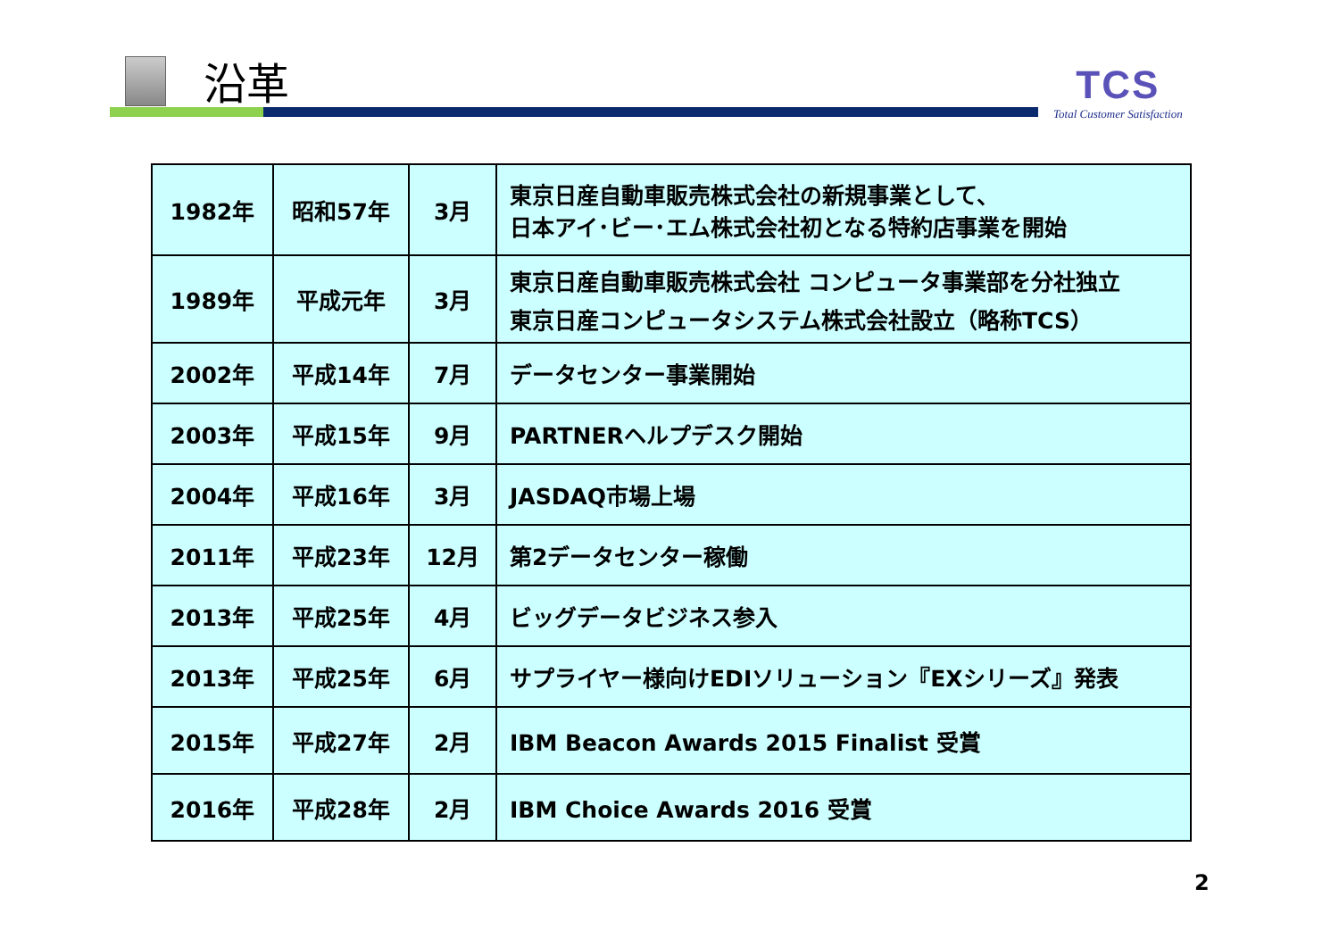沿革
TCS
Total Customer Satisfaction
| 1982年 | 昭和57年 | 3月 | 東京日産自動車販売株式会社の新規事業として、 日本アイ･ビー･エム株式会社初となる特約店事業を開始 |
| 1989年 | 平成元年 | 3月 | 東京日産自動車販売株式会社 コンピュータ事業部を分社独立 東京日産コンピュータシステム株式会社設立（略称TCS） |
| 2002年 | 平成14年 | 7月 | データセンター事業開始 |
| 2003年 | 平成15年 | 9月 | PARTNERヘルプデスク開始 |
| 2004年 | 平成16年 | 3月 | JASDAQ市場上場 |
| 2011年 | 平成23年 | 12月 | 第2データセンター稼働 |
| 2013年 | 平成25年 | 4月 | ビッグデータビジネス参入 |
| 2013年 | 平成25年 | 6月 | サプライヤー様向けEDIソリューション『EXシリーズ』発表 |
| 2015年 | 平成27年 | 2月 | IBM Beacon Awards 2015 Finalist 受賞 |
| 2016年 | 平成28年 | 2月 | IBM Choice Awards 2016 受賞 |
2